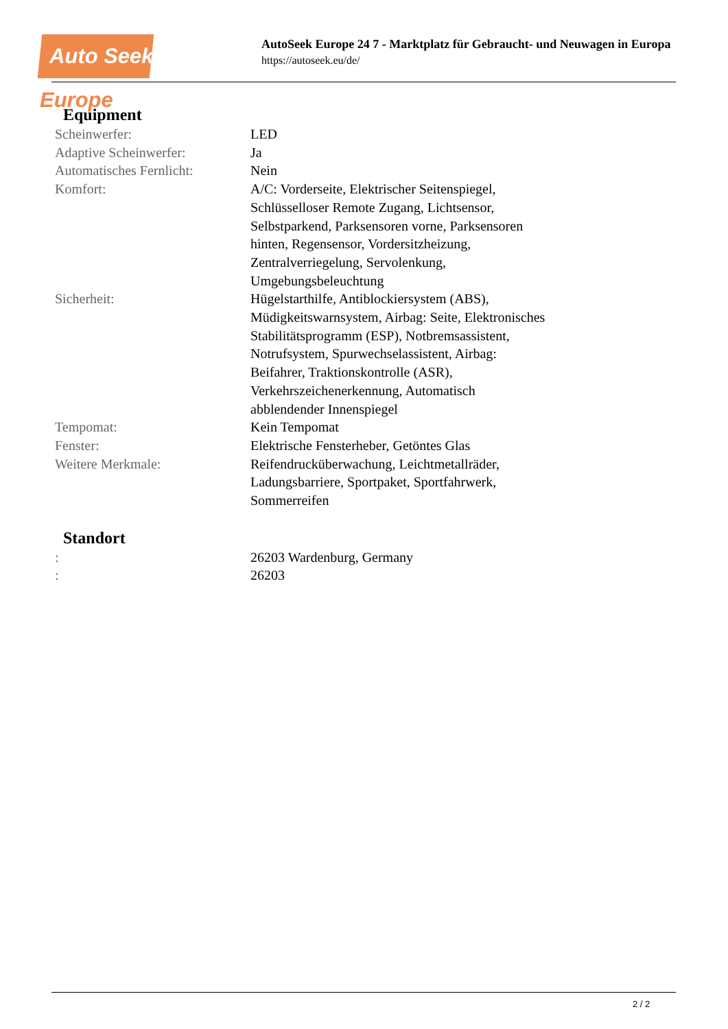Auto Seek Europe
AutoSeek Europe 24 7 - Marktplatz für Gebraucht- und Neuwagen in Europa
https://autoseek.eu/de/
Equipment
| Scheinwerfer: | LED |
| Adaptive Scheinwerfer: | Ja |
| Automatisches Fernlicht: | Nein |
| Komfort: | A/C: Vorderseite, Elektrischer Seitenspiegel, Schlüsselloser Remote Zugang, Lichtsensor, Selbstparkend, Parksensoren vorne, Parksensoren hinten, Regensensor, Vordersitzheizung, Zentralverriegelung, Servolenkung, Umgebungsbeleuchtung |
| Sicherheit: | Hügelstarthilfe, Antiblockiersystem (ABS), Müdigkeitswarnsystem, Airbag: Seite, Elektronisches Stabilitätsprogramm (ESP), Notbremsassistent, Notrufsystem, Spurwechselassistent, Airbag: Beifahrer, Traktionskontrolle (ASR), Verkehrszeichenerkennung, Automatisch abblendender Innenspiegel |
| Tempomat: | Kein Tempomat |
| Fenster: | Elektrische Fensterheber, Getöntes Glas |
| Weitere Merkmale: | Reifendrucküberwachung, Leichtmetallräder, Ladungsbarriere, Sportpaket, Sportfahrwerk, Sommerreifen |
Standort
| : | 26203 Wardenburg, Germany |
| : | 26203 |
2 / 2